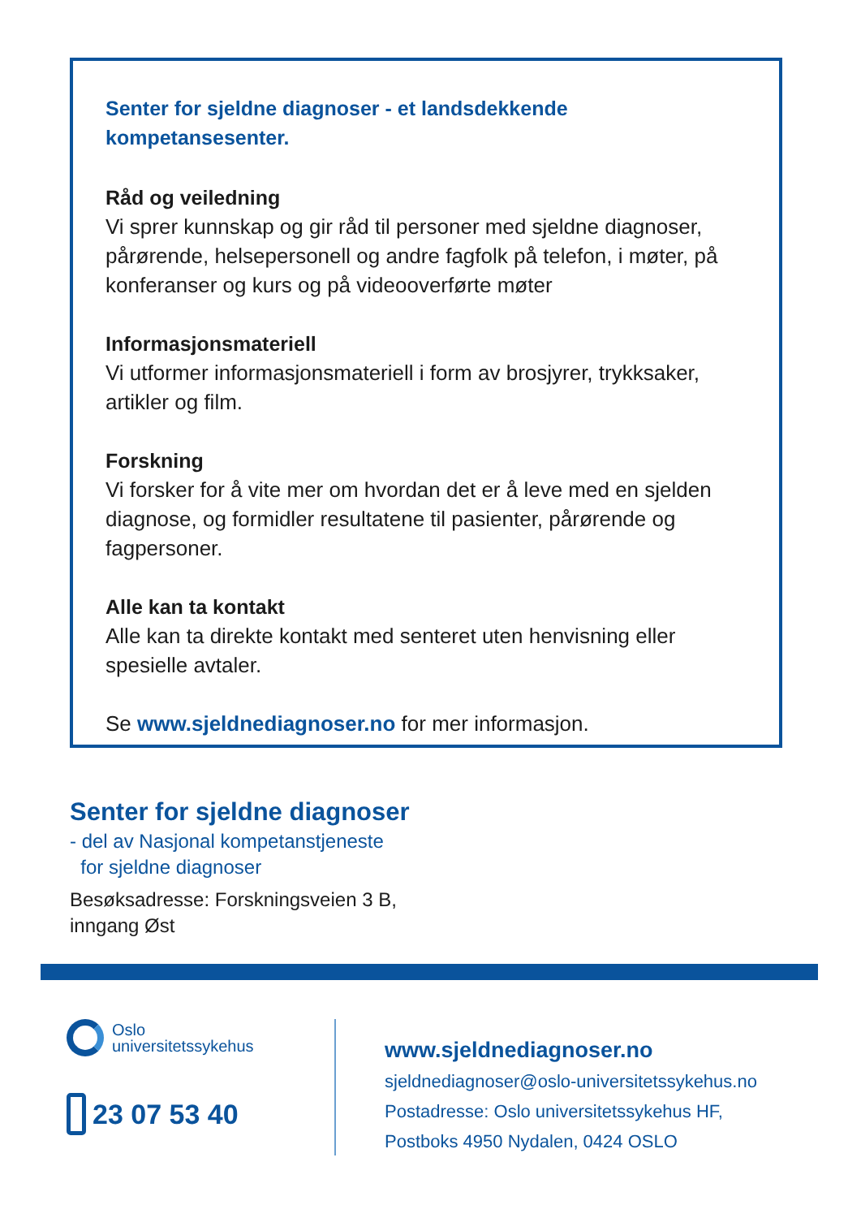Senter for sjeldne diagnoser - et landsdekkende kompetansesenter.
Råd og veiledning
Vi sprer kunnskap og gir råd til personer med sjeldne diagnoser, pårørende, helsepersonell og andre fagfolk på telefon, i møter, på konferanser og kurs og på videooverførte møter
Informasjonsmateriell
Vi utformer informasjonsmateriell i form av brosjyrer, trykksaker, artikler og film.
Forskning
Vi forsker for å vite mer om hvordan det er å leve med en sjelden diagnose, og formidler resultatene til pasienter, pårørende og fagpersoner.
Alle kan ta kontakt
Alle kan ta direkte kontakt med senteret uten henvisning eller spesielle avtaler.
Se www.sjeldnediagnoser.no for mer informasjon.
Senter for sjeldne diagnoser
- del av Nasjonal kompetanstjeneste
for sjeldne diagnoser
Besøksadresse: Forskningsveien 3 B,
inngang Øst
Oslo
universitetssykehus
23 07 53 40
www.sjeldnediagnoser.no
sjeldnediagnoser@oslo-universitetssykehus.no
Postadresse: Oslo universitetssykehus HF,
Postboks 4950 Nydalen, 0424 OSLO